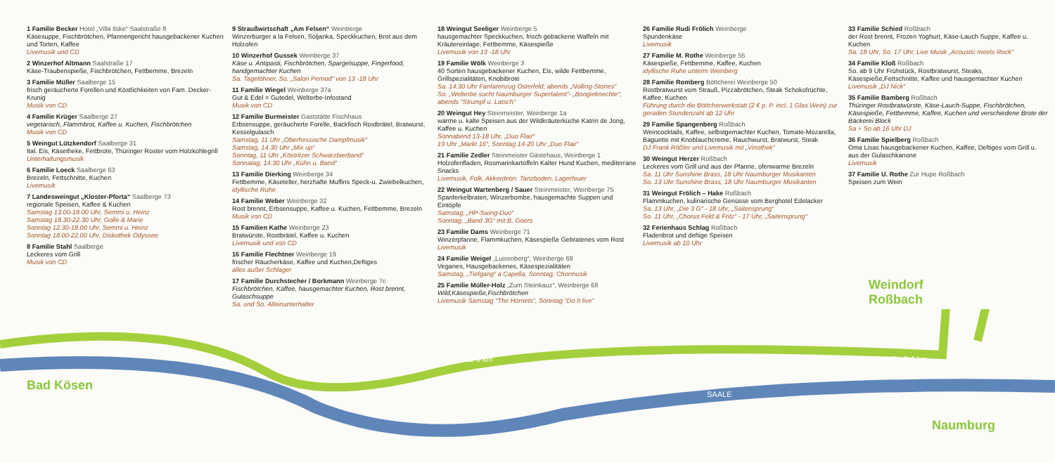1 Familie Becker Hotel „Villa Ilske“ Saalstraße 8
Käsesuppe, Fischbrötchen, Pfannengericht hausgebackener Kuchen und Torten, Kaffee
Livemusik und CD
2 Winzerhof Altmann Saalstraße 17
Käse-Traubenspieße, Fischbrötchen, Fettbemme, Brezeln
3 Familie Müller Saalberge 15
frisch geräucherte Forellen und Köstlichkeiten von Fam. Decker-Krunig
Musik von CD
4 Familie Krüger Saalberge 27
vegetarisch, Flammbrot, Kaffee u. Kuchen, Fischbrötchen
Musik von CD
5 Weingut Lützkendorf Saalberge 31
Ital. Eis, Käsetheke, Fettbrote, Thüringer Roster vom Holzkohlegrill
Unterhaltungsmusik
6 Familie Loeck Saalberge 63
Brezeln, Fettschnitte, Kuchen
Livemusik
7 Landesweingut „Kloster-Pforta“ Saalberge 73
regionale Speisen, Kaffee & Kuchen
Samstag 13.00-18.00 Uhr, Semmi u. Heinz
Samstag 18.30-22.30 Uhr, Golle & Marie
Sonntag 12.30-18.00 Uhr, Semmi u. Heinz
Sonntag 18.00-22.00 Uhr, Diskothek Odyssee
8 Familie Stahl Saalberge
Leckeres vom Grill
Musik von CD
9 Straußwirtschaft „Am Felsen“ Weinberge
Winzerburger a la Felsen, Soljanka, Speckkuchen, Brot aus dem Holzofen
10 Winzerhof Gussek Weinberge 37
Käse u. Antipasti, Fischbrötchen, Spargelsuppe, Fingerfood, handgemachter Kuchen
Sa. Tagelöhner, So. „Salon Pernod“ von 13 -18 Uhr
11 Familie Wiegel Weinberge 37a
Gut & Edel = Gutedel, Welterbe-Infostand
Musik von CD
12 Familie Burmeister Gaststätte Fischhaus
Erbsensuppe, geräucherte Forelle, Backfisch Rostbrätel, Bratwurst, Kesselgulasch
Samstag, 11 Uhr „Oberhessische Dampfmusik“
Samstag, 14.30 Uhr „Mix up“
Sonntag, 11 Uhr „Köstritzer Schwarzbierband“
Sonnatag, 14.30 Uhr „Kühn u. Band“
13 Familie Dierking Weinberge 34
Fettbemme, Käseteller, herzhafte Muffins Speck-u. Zwiebelkuchen,
idyllische Ruhe
14 Familie Weber Weinberge 32
Rost brennt, Erbsensuppe, Kaffee u. Kuchen, Fettbemme, Brezeln
Musik von CD
15 Familien Kathe Weinberge 23
Bratwürste, Rostbrätel, Kaffee u. Kuchen
Livemusik und von CD
16 Familie Flechtner Weinberge 19
frischer Räucherkäse, Kaffee und Kuchen,Deftiges
alles außer Schlager
17 Familie Durchstecher / Borkmann Weinberge 7c
Fischbrötchen, Kaffee, hausgemachter Kuchen, Rost brennt, Gulaschsuppe
Sa. und So. Alleinunterhalter
18 Weingut Seeliger Weinberge 5
hausgemachter Speckkuchen, frisch gebackene Waffeln mit Kräutereinlage, Fettbemme, Käsespieße
Livemusik von 13 -18 Uhr
19 Familie Wölk Weinberge 3
40 Sorten hausgebackener Kuchen, Eis, wilde Fettbemme, Grillspezialitäten, Knobibrote
Sa. 14.30 Uhr Fanfarenzug Osterfeld; abends „Nolling-Stones“
So. „Welterbe sucht Naumburger Supertalent“- „Boogieknechte“; abends “Strumpf u. Latsch“
20 Weingut Hey Steinmeister, Weinberge 1a
warme u. kalte Speisen aus der Wildkräuterküche Katrin de Jong, Kaffee u. Kuchen
Sonnabend 13-18 Uhr, „Duo Flair“
19 Uhr „Markt 16“, Sonntag 14-20 Uhr „Duo Flair“
21 Familie Zedler Steinmeister Gästehaus, Weinberge 1
Holzofenfladen, Rosmarinkartoffeln Kalter Hund Kuchen, mediterrane Snacks
Livemusik, Folk, Akkordeon. Tanzboden, Lagerfeuer
22 Weingut Wartenberg / Sauer Steinmeister, Weinberge 75
Spanferkelbraten, Winzerbombe, hausgemachte Suppen und Eintöpfe
Samstag, „HP-Swing-Duo“
Sonntag, „Band 3G“ mit B. Goers
23 Familie Dams Weinberge 71
Winzerpfanne, Flammkuchen, Käsespieße Gebratenes vom Rost
Livemusik
24 Familie Weigel „Luisenberg“, Weinberge 69
Veganes, Hausgebackenes, Käsespezialitäten
Samstag, „Tiefgang“ a Capella, Sonntag, Chormusik
25 Familie Müller-Holz „Zum Steinkauz“, Weinberge 68
Wild,Käsespieße,Fischbrötchen
Livemusik Samstag “The Hornets”, Sonntag “Do It live”
26 Familie Rudi Frölich Weinberge
Spundenkäse
Livemusik
27 Familie M. Rothe Weinberge 55
Käsespieße, Fettbemme, Kaffee, Kuchen
idyllische Ruhe unterm Weinberg
28 Familie Romberg Böttcherei Weinberge 50
Rostbratwurst vom Strauß, Pizzabrötchen, Steak Schokofrüchte, Kaffee, Kuchen
Führung durch die Böttcherwerkstatt (2 € p. P. incl. 1 Glas Wein) zur geraden Stundenzahl ab 12 Uhr
29 Familie Spangenberg Roßbach
Weincocktails, Kaffee, selbstgemachter Kuchen, Tomate-Mozarella, Baguette mit Knoblauchcreme, Rauchwurst, Bratwurst, Steak
DJ Frank Rößler und Livemusik mit „Vinothek“
30 Weingut Herzer Roßbach
Leckeres vom Grill und aus der Pfanne, ofenwarme Brezeln
Sa. 11 Uhr Sunshine Brass, 18 Uhr Naumburger Musikanten
So. 13 Uhr Sunshine Brass, 18 Uhr Naumburger Musikanten
31 Weingut Frölich – Hake Roßbach
Flammkuchen, kulinarische Genüsse vom Berghotel Edelacker
Sa. 13 Uhr, „Die 3 G“ - 18 Uhr, „Saitensprung“
So. 11 Uhr, „Chorus Feld & Fritz“ - 17 Uhr, „Saitensprung“
32 Ferienhaus Schlag Roßbach
Fladenbrot und deftige Speisen
Livemusik ab 10 Uhr
33 Familie Schied Roßbach
der Rost brennt, Frozen Yoghurt, Käse-Lauch Suppe, Kaffee u. Kuchen
Sa. 18 Uhr, So. 17 Uhr, Live Musik „Acoustic meets Rock“
34 Familie Kloß Roßbach
So. ab 9 Uhr Frühstück, Rostbratwurst, Steaks, Käsespieße,Fettschnitte, Kaffee und hausgemachter Kuchen
Livemusik „DJ Nick“
35 Familie Bamberg Roßbach
Thüringer Rostbratwürste, Käse-Lauch-Suppe, Fischbrötchen, Käsespieße, Fettbemme, Kaffee, Kuchen und verschiedene Brote der Bäckerei Block
Sa + So ab 16 Uhr DJ
36 Familie Spielberg Roßbach
Oma Lisas hausgebackener Kuchen, Kaffee, Deftiges vom Grill u. aus der Gulaschkanone
Livemusik
37 Familie U. Rothe Zur Hupe Roßbach
Speisen zum Wein
Bad Kösen
Weindorf
Roßbach
Naumburg
SAALE
SAALE
WEINMEILE 6 km
WEINMEILE 6 km WEINMEILE 6 km